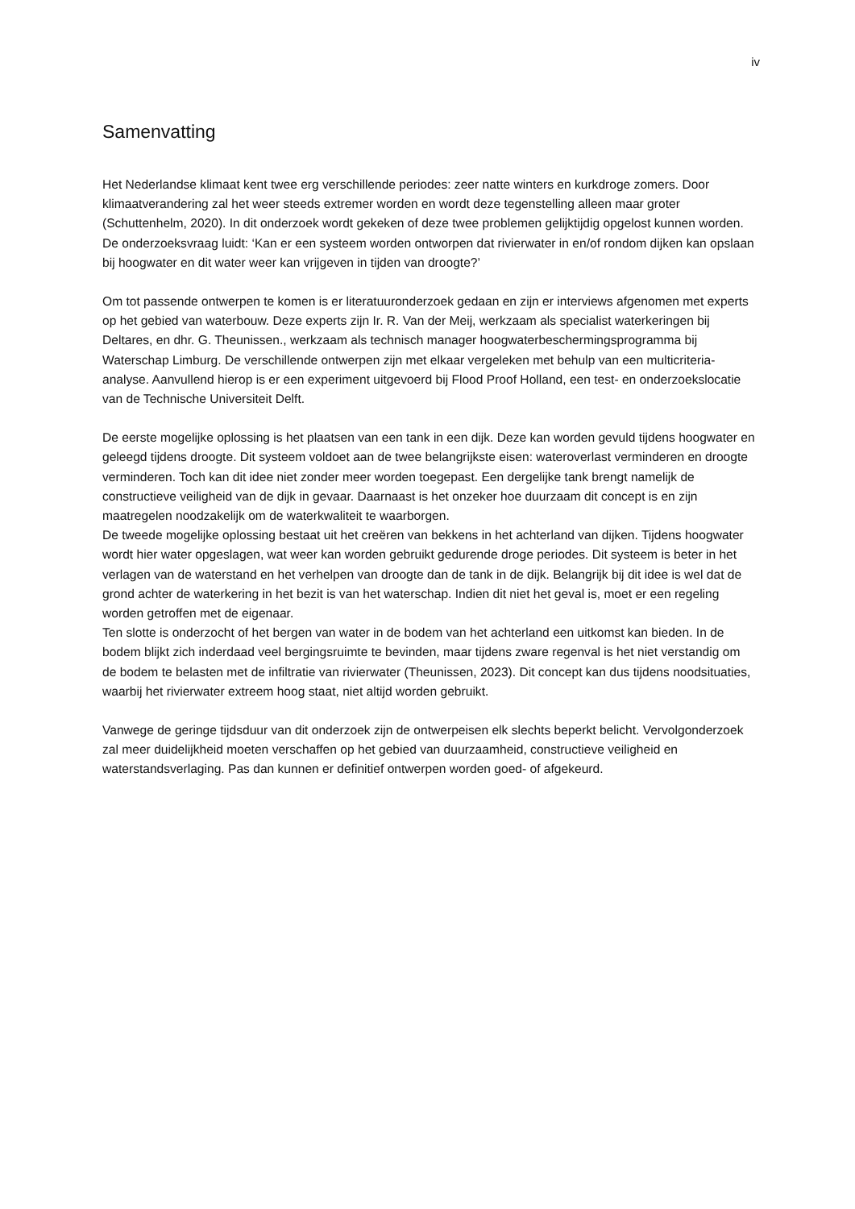iv
Samenvatting
Het Nederlandse klimaat kent twee erg verschillende periodes: zeer natte winters en kurkdroge zomers. Door klimaatverandering zal het weer steeds extremer worden en wordt deze tegenstelling alleen maar groter (Schuttenhelm, 2020). In dit onderzoek wordt gekeken of deze twee problemen gelijktijdig opgelost kunnen worden. De onderzoeksvraag luidt: ‘Kan er een systeem worden ontworpen dat rivierwater in en/of rondom dijken kan opslaan bij hoogwater en dit water weer kan vrijgeven in tijden van droogte?’
Om tot passende ontwerpen te komen is er literatuuronderzoek gedaan en zijn er interviews afgenomen met experts op het gebied van waterbouw. Deze experts zijn Ir. R. Van der Meij, werkzaam als specialist waterkeringen bij Deltares, en dhr. G. Theunissen., werkzaam als technisch manager hoogwaterbeschermingsprogramma bij Waterschap Limburg. De verschillende ontwerpen zijn met elkaar vergeleken met behulp van een multicriteria-analyse. Aanvullend hierop is er een experiment uitgevoerd bij Flood Proof Holland, een test- en onderzoekslocatie van de Technische Universiteit Delft.
De eerste mogelijke oplossing is het plaatsen van een tank in een dijk. Deze kan worden gevuld tijdens hoogwater en geleegd tijdens droogte. Dit systeem voldoet aan de twee belangrijkste eisen: wateroverlast verminderen en droogte verminderen. Toch kan dit idee niet zonder meer worden toegepast. Een dergelijke tank brengt namelijk de constructieve veiligheid van de dijk in gevaar. Daarnaast is het onzeker hoe duurzaam dit concept is en zijn maatregelen noodzakelijk om de waterkwaliteit te waarborgen.
De tweede mogelijke oplossing bestaat uit het creëren van bekkens in het achterland van dijken. Tijdens hoogwater wordt hier water opgeslagen, wat weer kan worden gebruikt gedurende droge periodes. Dit systeem is beter in het verlagen van de waterstand en het verhelpen van droogte dan de tank in de dijk. Belangrijk bij dit idee is wel dat de grond achter de waterkering in het bezit is van het waterschap. Indien dit niet het geval is, moet er een regeling worden getroffen met de eigenaar.
Ten slotte is onderzocht of het bergen van water in de bodem van het achterland een uitkomst kan bieden. In de bodem blijkt zich inderdaad veel bergingsruimte te bevinden, maar tijdens zware regenval is het niet verstandig om de bodem te belasten met de infiltratie van rivierwater (Theunissen, 2023). Dit concept kan dus tijdens noodsituaties, waarbij het rivierwater extreem hoog staat, niet altijd worden gebruikt.
Vanwege de geringe tijdsduur van dit onderzoek zijn de ontwerpeisen elk slechts beperkt belicht. Vervolgonderzoek zal meer duidelijkheid moeten verschaffen op het gebied van duurzaamheid, constructieve veiligheid en waterstandsverlaging. Pas dan kunnen er definitief ontwerpen worden goed- of afgekeurd.